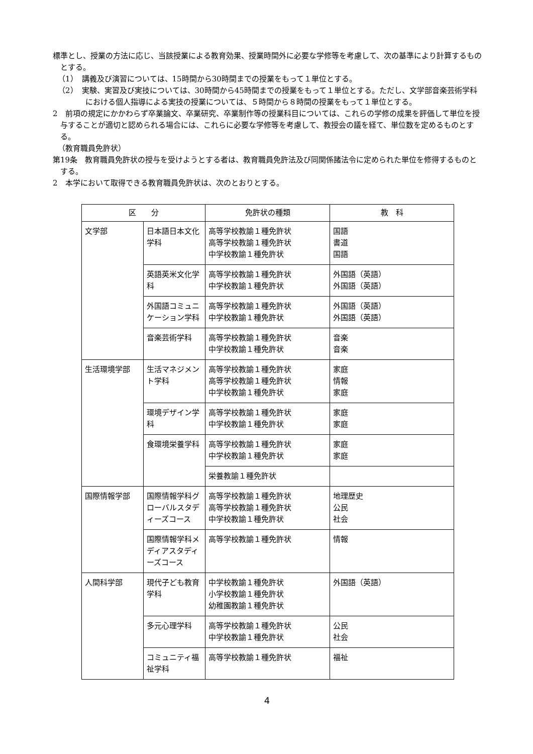標準とし、授業の方法に応じ、当該授業による教育効果、授業時間外に必要な学修等を考慮して、次の基準により計算するものとする。
（1）　講義及び演習については、15時間から30時間までの授業をもって１単位とする。
（2）　実験、実習及び実技については、30時間から45時間までの授業をもって１単位とする。ただし、文学部音楽芸術学科における個人指導による実技の授業については、５時間から８時間の授業をもって１単位とする。
2　前項の規定にかかわらず卒業論文、卒業研究、卒業制作等の授業科目については、これらの学修の成果を評価して単位を授与することが適切と認められる場合には、これらに必要な学修等を考慮して、教授会の議を経て、単位数を定めるものとする。
（教育職員免許状）
第19条　教育職員免許状の授与を受けようとする者は、教育職員免許法及び同関係諸法令に定められた単位を修得するものとする。
2　本学において取得できる教育職員免許状は、次のとおりとする。
| 区 分 | | 免許状の種類 | 教 科 |
| --- | --- | --- | --- |
| 文学部 | 日本語日本文化学科 | 高等学校教諭１種免許状 高等学校教諭１種免許状 中学校教諭１種免許状 | 国語 書道 国語 |
| | 英語英米文化学科 | 高等学校教諭１種免許状 中学校教諭１種免許状 | 外国語（英語） 外国語（英語） |
| | 外国語コミュニケーション学科 | 高等学校教諭１種免許状 中学校教諭１種免許状 | 外国語（英語） 外国語（英語） |
| | 音楽芸術学科 | 高等学校教諭１種免許状 中学校教諭１種免許状 | 音楽 音楽 |
| 生活環境学部 | 生活マネジメント学科 | 高等学校教諭１種免許状 高等学校教諭１種免許状 中学校教諭１種免許状 | 家庭 情報 家庭 |
| | 環境デザイン学科 | 高等学校教諭１種免許状 中学校教諭１種免許状 | 家庭 家庭 |
| | 食環境栄養学科 | 高等学校教諭１種免許状 中学校教諭１種免許状 | 家庭 家庭 |
| | | 栄養教諭１種免許状 | |
| 国際情報学部 | 国際情報学科グローバルスタディーズコース | 高等学校教諭１種免許状 高等学校教諭１種免許状 中学校教諭１種免許状 | 地理歴史 公民 社会 |
| | 国際情報学科メディアスタディーズコース | 高等学校教諭１種免許状 | 情報 |
| 人間科学部 | 現代子ども教育学科 | 中学校教諭１種免許状 小学校教諭１種免許状 幼稚園教諭１種免許状 | 外国語（英語） |
| | 多元心理学科 | 高等学校教諭１種免許状 中学校教諭１種免許状 | 公民 社会 |
| | コミュニティ福祉学科 | 高等学校教諭１種免許状 | 福祉 |
4